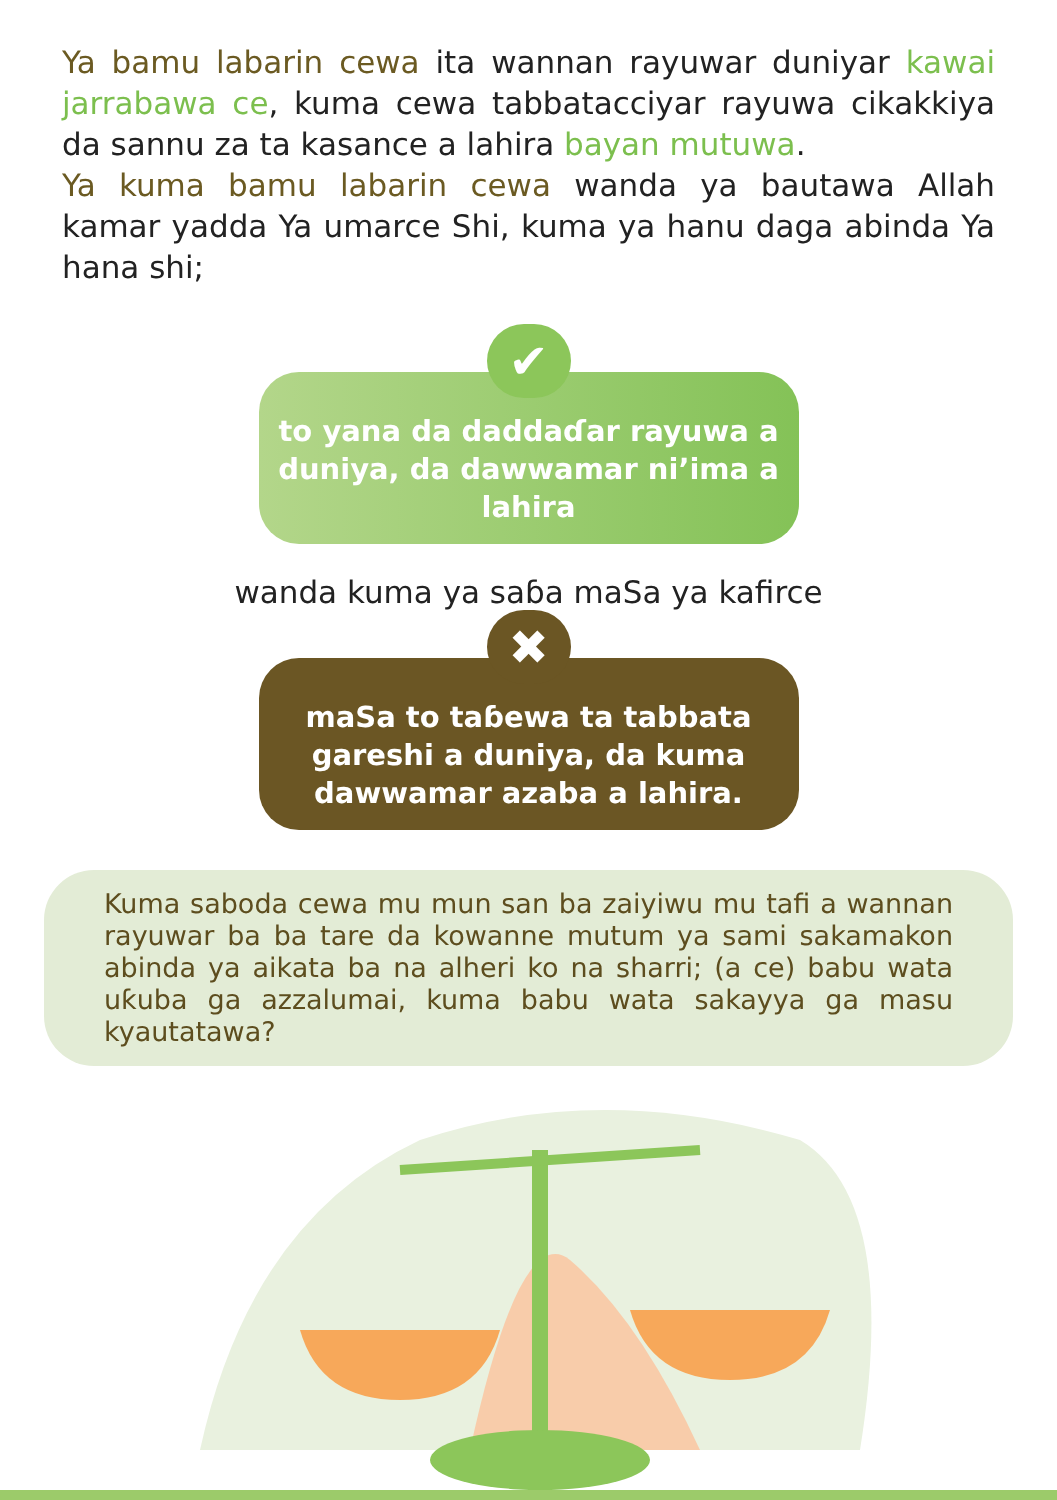Ya bamu labarin cewa ita wannan rayuwar duniyar kawai jarrabawa ce, kuma cewa tabbatacciyar rayuwa cikakkiya da sannu za ta kasance a lahira bayan mutuwa.
Ya kuma bamu labarin cewa wanda ya bautawa Allah kamar yadda Ya umarce Shi, kuma ya hanu daga abinda Ya hana shi;
✔
to yana da daddaɗar rayuwa a duniya, da dawwamar ni’ima a lahira
wanda kuma ya saɓa maSa ya kafirce
✖
maSa to taɓewa ta tabbata gareshi a duniya, da kuma dawwamar azaba a lahira.
Kuma saboda cewa mu mun san ba zaiyiwu mu tafi a wannan rayuwar ba ba tare da kowanne mutum ya sami sakamakon abinda ya aikata ba na alheri ko na sharri; (a ce) babu wata uƙuba ga azzalumai, kuma babu wata sakayya ga masu kyautatawa?